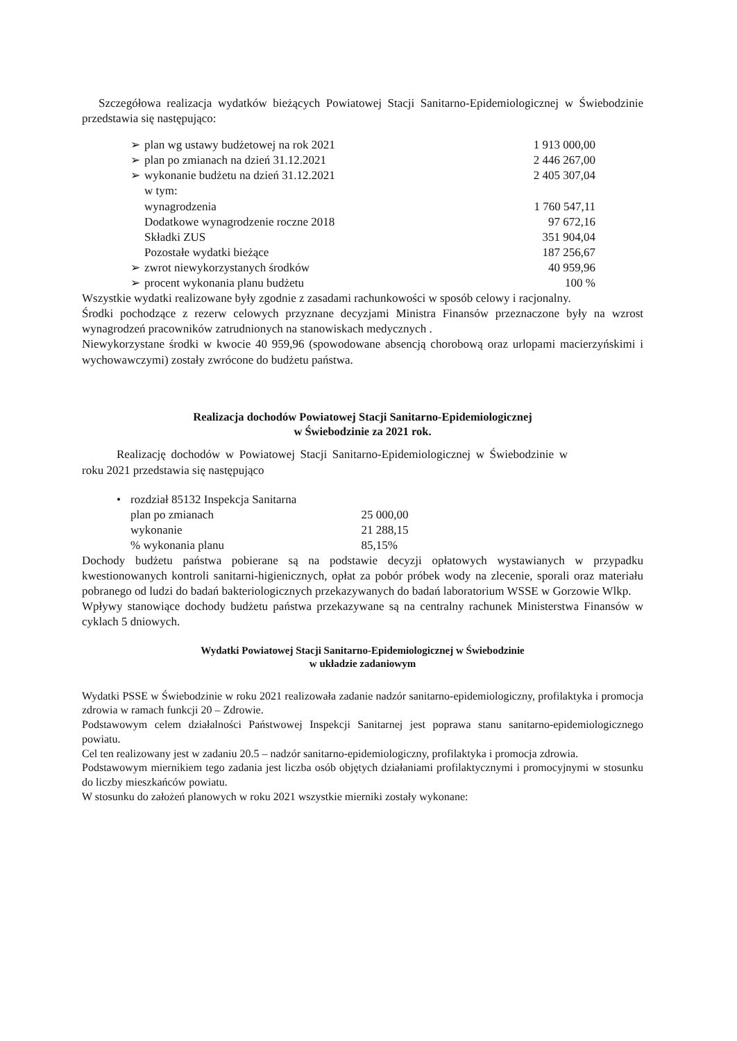Szczegółowa realizacja wydatków bieżących Powiatowej Stacji Sanitarno-Epidemiologicznej w Świebodzinie przedstawia się następująco:
| ➢ | plan wg ustawy budżetowej na rok 2021 | 1 913 000,00 |
| ➢ | plan po zmianach na dzień 31.12.2021 | 2 446 267,00 |
| ➢ | wykonanie budżetu na dzień 31.12.2021 | 2 405 307,04 |
| | w tym: | |
| | wynagrodzenia | 1 760 547,11 |
| | Dodatkowe wynagrodzenie roczne 2018 | 97 672,16 |
| | Składki ZUS | 351 904,04 |
| | Pozostałe wydatki bieżące | 187 256,67 |
| ➢ | zwrot niewykorzystanych środków | 40 959,96 |
| ➢ | procent wykonania planu budżetu | 100 % |
Wszystkie wydatki realizowane były zgodnie z zasadami rachunkowości w sposób celowy i racjonalny.
Środki pochodzące z rezerw celowych przyznane decyzjami Ministra Finansów przeznaczone były na wzrost wynagrodzeń pracowników zatrudnionych na stanowiskach medycznych .
Niewykorzystane środki w kwocie 40 959,96 (spowodowane absencją chorobową oraz urlopami macierzyńskimi i wychowawczymi) zostały zwrócone do budżetu państwa.
Realizacja dochodów Powiatowej Stacji Sanitarno-Epidemiologicznej
w Świebodzinie za 2021 rok.
Realizację dochodów w Powiatowej Stacji Sanitarno-Epidemiologicznej w Świebodzinie w roku 2021 przedstawia się następująco
| • | rozdział 85132 Inspekcja Sanitarna | |
| | plan po zmianach | 25 000,00 |
| | wykonanie | 21 288,15 |
| | % wykonania planu | 85,15% |
Dochody budżetu państwa pobierane są na podstawie decyzji opłatowych wystawianych w przypadku kwestionowanych kontroli sanitarni-higienicznych, opłat za pobór próbek wody na zlecenie, sporali oraz materiału pobranego od ludzi do badań bakteriologicznych przekazywanych do badań laboratorium WSSE w Gorzowie Wlkp.
Wpływy stanowiące dochody budżetu państwa przekazywane są na centralny rachunek Ministerstwa Finansów w cyklach 5 dniowych.
Wydatki Powiatowej Stacji Sanitarno-Epidemiologicznej w Świebodzinie
w układzie zadaniowym
Wydatki PSSE w Świebodzinie w roku 2021 realizowała zadanie nadzór sanitarno-epidemiologiczny, profilaktyka i promocja zdrowia w ramach funkcji 20 – Zdrowie.
Podstawowym celem działalności Państwowej Inspekcji Sanitarnej jest poprawa stanu sanitarno-epidemiologicznego powiatu.
Cel ten realizowany jest w zadaniu 20.5 – nadzór sanitarno-epidemiologiczny, profilaktyka i promocja zdrowia.
Podstawowym miernikiem tego zadania jest liczba osób objętych działaniami profilaktycznymi i promocyjnymi w stosunku do liczby mieszkańców powiatu.
W stosunku do założeń planowych w roku 2021 wszystkie mierniki zostały wykonane: